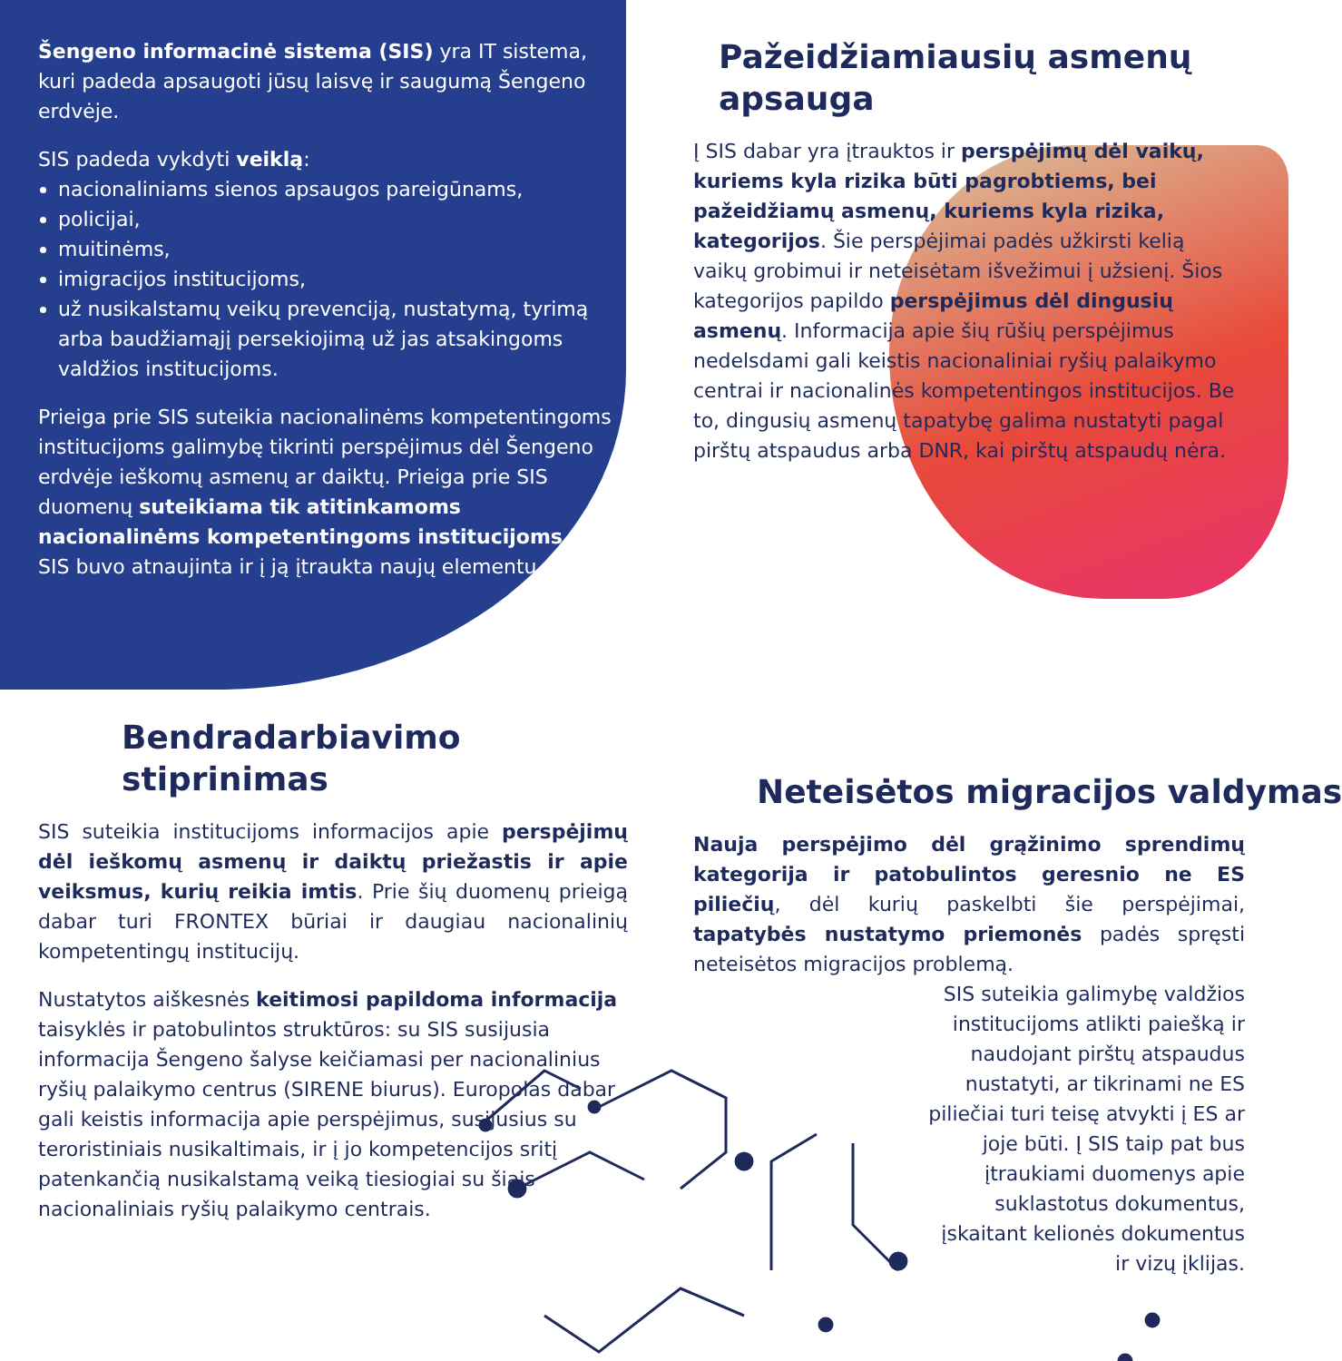Šengeno informacinė sistema (SIS) yra IT sistema, kuri padeda apsaugoti jūsų laisvę ir saugumą Šengeno erdvėje.
SIS padeda vykdyti veiklą:
nacionaliniams sienos apsaugos pareigūnams,
policijai,
muitinėms,
imigracijos institucijoms,
už nusikalstamų veikų prevenciją, nustatymą, tyrimą arba baudžiamąjį persekiojimą už jas atsakingoms valdžios institucijoms.
Prieiga prie SIS suteikia nacionalinėms kompetentingoms institucijoms galimybę tikrinti perspėjimus dėl Šengeno erdvėje ieškomų asmenų ar daiktų. Prieiga prie SIS duomenų suteikiama tik atitinkamoms nacionalinėms kompetentingoms institucijoms.
SIS buvo atnaujinta ir į ją įtraukta naujų elementų.
Pažeidžiamiausių asmenų apsauga
Į SIS dabar yra įtrauktos ir perspėjimų dėl vaikų, kuriems kyla rizika būti pagrobtiems, bei pažeidžiamų asmenų, kuriems kyla rizika, kategorijos. Šie perspėjimai padės užkirsti kelią vaikų grobimui ir neteisėtam išvežimui į užsienį. Šios kategorijos papildo perspėjimus dėl dingusių asmenų. Informacija apie šių rūšių perspėjimus nedelsdami gali keistis nacionaliniai ryšių palaikymo centrai ir nacionalinės kompetentingos institucijos. Be to, dingusių asmenų tapatybę galima nustatyti pagal pirštų atspaudus arba DNR, kai pirštų atspaudų nėra.
Bendradarbiavimo stiprinimas
SIS suteikia institucijoms informacijos apie perspėjimų dėl ieškomų asmenų ir daiktų priežastis ir apie veiksmus, kurių reikia imtis. Prie šių duomenų prieigą dabar turi FRONTEX būriai ir daugiau nacionalinių kompetentingų institucijų.
Nustatytos aiškesnės keitimosi papildoma informacija taisyklės ir patobulintos struktūros: su SIS susijusia informacija Šengeno šalyse keičiamasi per nacionalinius ryšių palaikymo centrus (SIRENE biurus). Europolas dabar gali keistis informacija apie perspėjimus, susijusius su teroristiniais nusikaltimais, ir į jo kompetencijos sritį patenkančią nusikalstamą veiką tiesiogiai su šiais nacionaliniais ryšių palaikymo centrais.
Neteisėtos migracijos valdymas
Nauja perspėjimo dėl grąžinimo sprendimų kategorija ir patobulintos geresnio ne ES piliečių, dėl kurių paskelbti šie perspėjimai, tapatybės nustatymo priemonės padės spręsti neteisėtos migracijos problemą.
SIS suteikia galimybę valdžios institucijoms atlikti paiešką ir naudojant pirštų atspaudus nustatyti, ar tikrinami ne ES piliečiai turi teisę atvykti į ES ar joje būti. Į SIS taip pat bus įtraukiami duomenys apie suklastotus dokumentus, įskaitant kelionės dokumentus ir vizų įklijas.